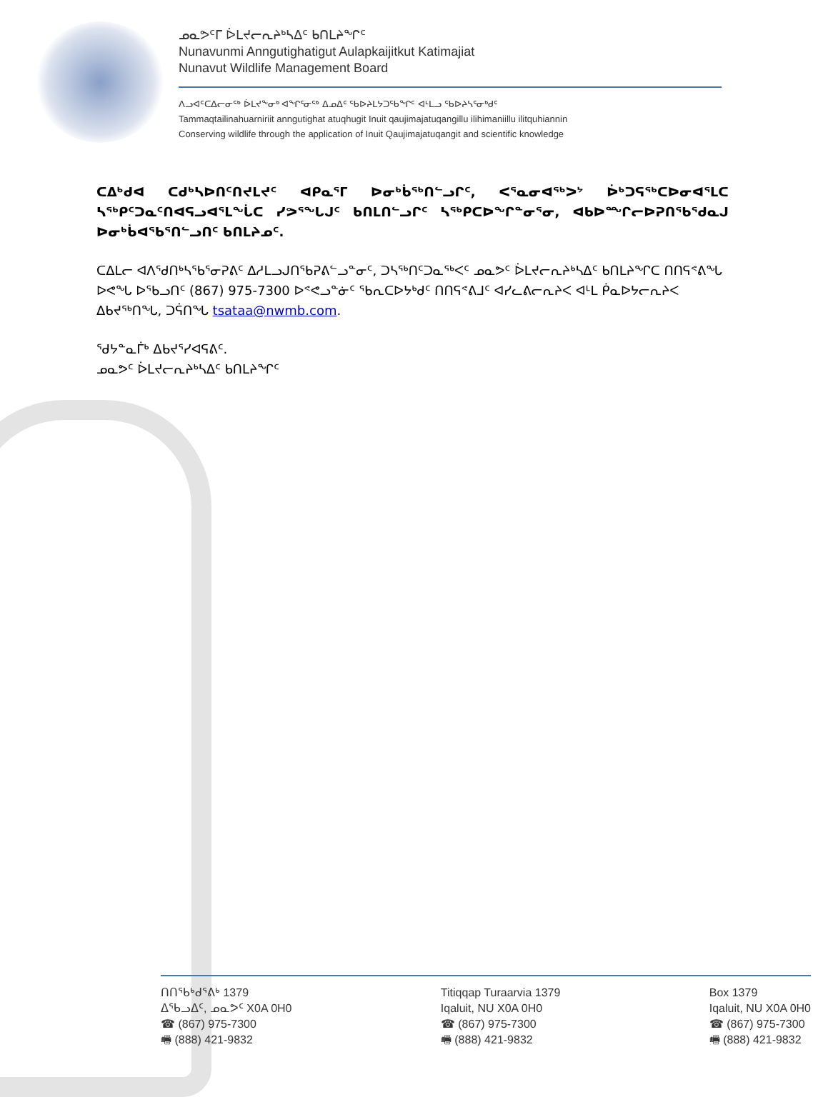ᓄᓇᕗᑦᒥ ᐆᒪᔪᓕᕆᔨᒃᓴᐃᑦ ᑲᑎᒪᔨᖏᑦ
Nunavunmi Anngutighatigut Aulapkaijitkut Katimajiat
Nunavut Wildlife Management Board
ᐱᓗᐊᑦᑕᐃᓕᓂᖅ ᐆᒪᔪᖕᓂᒃ ᐊᖏᕐᓂᖅ ᐃᓄᐃᑦ ᖃᐅᔨᒪᔭᑐᖃᖏᑦ ᐊᒻᒪᓗ ᖃᐅᔨᓴᕐᓂᒃᑯᑦ
Tammaqtailinahuarniriit anngutighat atuqhugit Inuit qaujimajatuqangillu ilihimaniillu ilitquhiannin
Conserving wildlife through the application of Inuit Qaujimajatuqangit and scientific knowledge
ᑕᐃᒃᑯᐊ ᑕᑯᒃᓴᐅᑎᑦᑎᔪᒪᔪᑦ ᐊᑭᓇᕐᒥ ᐅᓂᒃᑳᖅᑎᓪᓗᒋᑦ, ᐸᕐᓇᓂᐊᖅᐳᔾ ᐆᒃᑐᕋᖅᑕᐅᓂᐊᕐᒪᑕ ᓴᖅᑭᑦᑐᓇᑦᑎᐊᕋᓗᐊᕐᒪᖔᑕ ᓯᕗᕐᖓᒍᑦ ᑲᑎᒪᑎᓪᓗᒋᑦ ᓴᖅᑭᑕᐅᖏᓐᓂᕐᓂ, ᐊᑲᐅᙱᓕᐅᕈᑎᖃᕐᑯᓇᒍ ᐅᓂᒃᑳᐊᖃᕐᑎᓪᓗᑎᑦ ᑲᑎᒪᔨᓄᑦ.
ᑕᐃᒪᓕ ᐊᐱᖁᑎᒃᓴᖃᕐᓂᕈᕕᑦ ᐃᓱᒪᓗᒍᑎᖃᕈᕕᓪᓗᓐᓂᑦ, ᑐᓴᖅᑎᑦᑐᓇᖅᐸᑦ ᓄᓇᕗᑦ ᐆᒪᔪᓕᕆᔨᒃᓴᐃᑦ ᑲᑎᒪᔨᖏᑕ ᑎᑎᕋᕝᕕᖓ ᐅᕙᖓ ᐅᖃᓗᑎᑦ (867) 975-7300 ᐅᕝᕙᓗᓐᓃᑦ ᖃᕆᑕᐅᔭᒃᑯᑦ ᑎᑎᕋᕝᕕᒧᑦ ᐊᓯᓚᕕᓕᕆᔨᐸ ᐊᒻᒪ ᑮᓇᐅᔭᓕᕆᔨᐸ ᐃᑲᔪᖅᑎᖓ, ᑐᕌᑎᖓ tsataa@nwmb.com.
ᖁᔭᓐᓇᒦᒃ ᐃᑲᔪᕐᓯᐊᕋᕕᑦ.
ᓄᓇᕗᑦ ᐆᒪᔪᓕᕆᔨᒃᓴᐃᑦ ᑲᑎᒪᔨᖏᑦ
ᑎᑎᖃᒃᑯᕐᕕᒃ 1379
ᐃᖃᓗᐃᑦ, ᓄᓇᕗᑦ X0A 0H0
☎ (867) 975-7300
🖷 (888) 421-9832
Titiqqap Turaarvia 1379
Iqaluit, NU X0A 0H0
☎ (867) 975-7300
🖷 (888) 421-9832
Box 1379
Iqaluit, NU X0A 0H0
☎ (867) 975-7300
🖷 (888) 421-9832